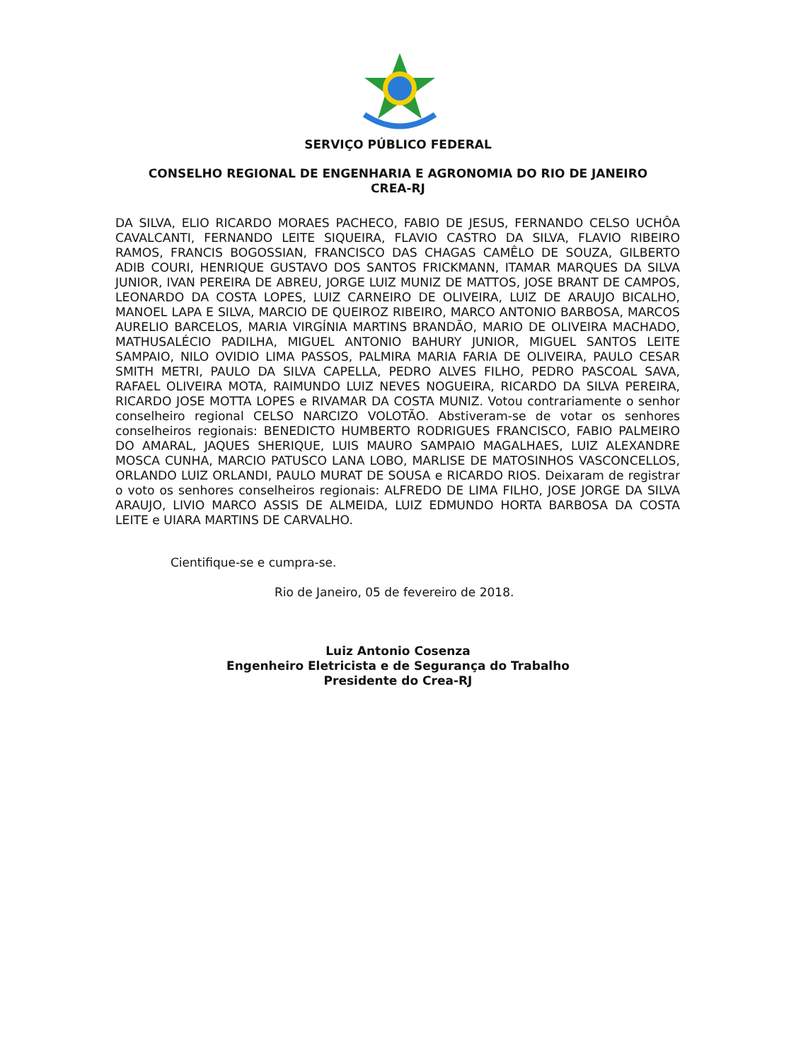SERVIÇO PÚBLICO FEDERAL
CONSELHO REGIONAL DE ENGENHARIA E AGRONOMIA DO RIO DE JANEIRO
CREA-RJ
DA SILVA, ELIO RICARDO MORAES PACHECO, FABIO DE JESUS, FERNANDO CELSO UCHÔA CAVALCANTI, FERNANDO LEITE SIQUEIRA, FLAVIO CASTRO DA SILVA, FLAVIO RIBEIRO RAMOS, FRANCIS BOGOSSIAN, FRANCISCO DAS CHAGAS CAMÊLO DE SOUZA, GILBERTO ADIB COURI, HENRIQUE GUSTAVO DOS SANTOS FRICKMANN, ITAMAR MARQUES DA SILVA JUNIOR, IVAN PEREIRA DE ABREU, JORGE LUIZ MUNIZ DE MATTOS, JOSE BRANT DE CAMPOS, LEONARDO DA COSTA LOPES, LUIZ CARNEIRO DE OLIVEIRA, LUIZ DE ARAUJO BICALHO, MANOEL LAPA E SILVA, MARCIO DE QUEIROZ RIBEIRO, MARCO ANTONIO BARBOSA, MARCOS AURELIO BARCELOS, MARIA VIRGÍNIA MARTINS BRANDÃO, MARIO DE OLIVEIRA MACHADO, MATHUSALÉCIO PADILHA, MIGUEL ANTONIO BAHURY JUNIOR, MIGUEL SANTOS LEITE SAMPAIO, NILO OVIDIO LIMA PASSOS, PALMIRA MARIA FARIA DE OLIVEIRA, PAULO CESAR SMITH METRI, PAULO DA SILVA CAPELLA, PEDRO ALVES FILHO, PEDRO PASCOAL SAVA, RAFAEL OLIVEIRA MOTA, RAIMUNDO LUIZ NEVES NOGUEIRA, RICARDO DA SILVA PEREIRA, RICARDO JOSE MOTTA LOPES e RIVAMAR DA COSTA MUNIZ. Votou contrariamente o senhor conselheiro regional CELSO NARCIZO VOLOTÃO. Abstiveram-se de votar os senhores conselheiros regionais: BENEDICTO HUMBERTO RODRIGUES FRANCISCO, FABIO PALMEIRO DO AMARAL, JAQUES SHERIQUE, LUIS MAURO SAMPAIO MAGALHAES, LUIZ ALEXANDRE MOSCA CUNHA, MARCIO PATUSCO LANA LOBO, MARLISE DE MATOSINHOS VASCONCELLOS, ORLANDO LUIZ ORLANDI, PAULO MURAT DE SOUSA e RICARDO RIOS. Deixaram de registrar o voto os senhores conselheiros regionais: ALFREDO DE LIMA FILHO, JOSE JORGE DA SILVA ARAUJO, LIVIO MARCO ASSIS DE ALMEIDA, LUIZ EDMUNDO HORTA BARBOSA DA COSTA LEITE e UIARA MARTINS DE CARVALHO.
Cientifique-se e cumpra-se.
Rio de Janeiro, 05 de fevereiro de 2018.
Luiz Antonio Cosenza
Engenheiro Eletricista e de Segurança do Trabalho
Presidente do Crea-RJ